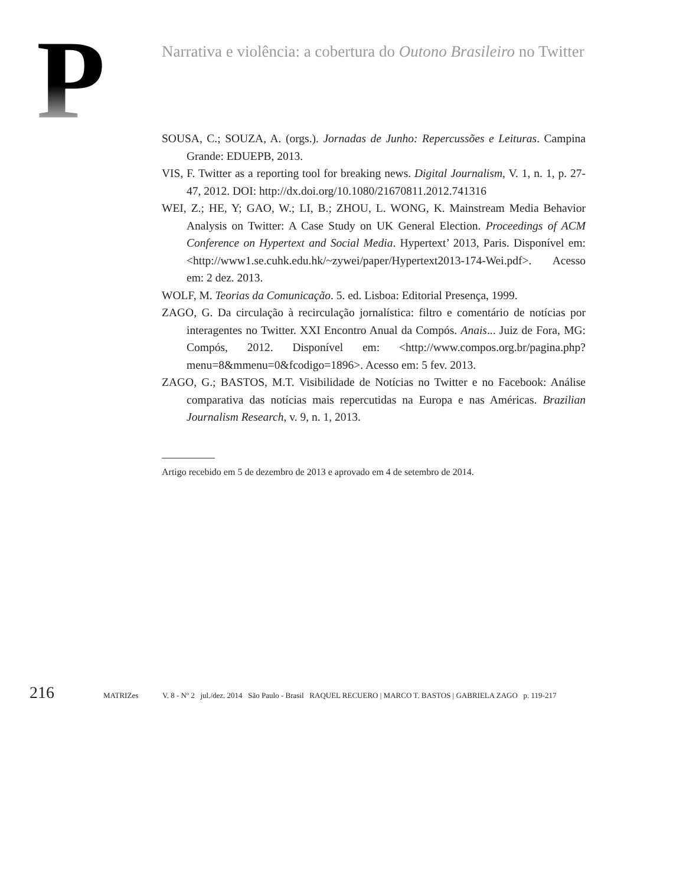P
Narrativa e violência: a cobertura do Outono Brasileiro no Twitter
SOUSA, C.; SOUZA, A. (orgs.). Jornadas de Junho: Repercussões e Leituras. Campina Grande: EDUEPB, 2013.
VIS, F. Twitter as a reporting tool for breaking news. Digital Journalism, V. 1, n. 1, p. 27-47, 2012. DOI: http://dx.doi.org/10.1080/21670811.2012.741316
WEI, Z.; HE, Y; GAO, W.; LI, B.; ZHOU, L. WONG, K. Mainstream Media Behavior Analysis on Twitter: A Case Study on UK General Election. Proceedings of ACM Conference on Hypertext and Social Media. Hypertext’ 2013, Paris. Disponível em: <http://www1.se.cuhk.edu.hk/~zywei/paper/Hypertext2013-174-Wei.pdf>. Acesso em: 2 dez. 2013.
WOLF, M. Teorias da Comunicação. 5. ed. Lisboa: Editorial Presença, 1999.
ZAGO, G. Da circulação à recirculação jornalística: filtro e comentário de notícias por interagentes no Twitter. XXI Encontro Anual da Compós. Anais... Juiz de Fora, MG: Compós, 2012. Disponível em: <http://www.compos.org.br/pagina.php?menu=8&mmenu=0&fcodigo=1896>. Acesso em: 5 fev. 2013.
ZAGO, G.; BASTOS, M.T. Visibilidade de Notícias no Twitter e no Facebook: Análise comparativa das notícias mais repercutidas na Europa e nas Américas. Brazilian Journalism Research, v. 9, n. 1, 2013.
Artigo recebido em 5 de dezembro de 2013 e aprovado em 4 de setembro de 2014.
216 MATRIZes V. 8 - Nº 2 jul./dez. 2014 São Paulo - Brasil RAQUEL RECUERO | MARCO T. BASTOS | GABRIELA ZAGO p. 119-217